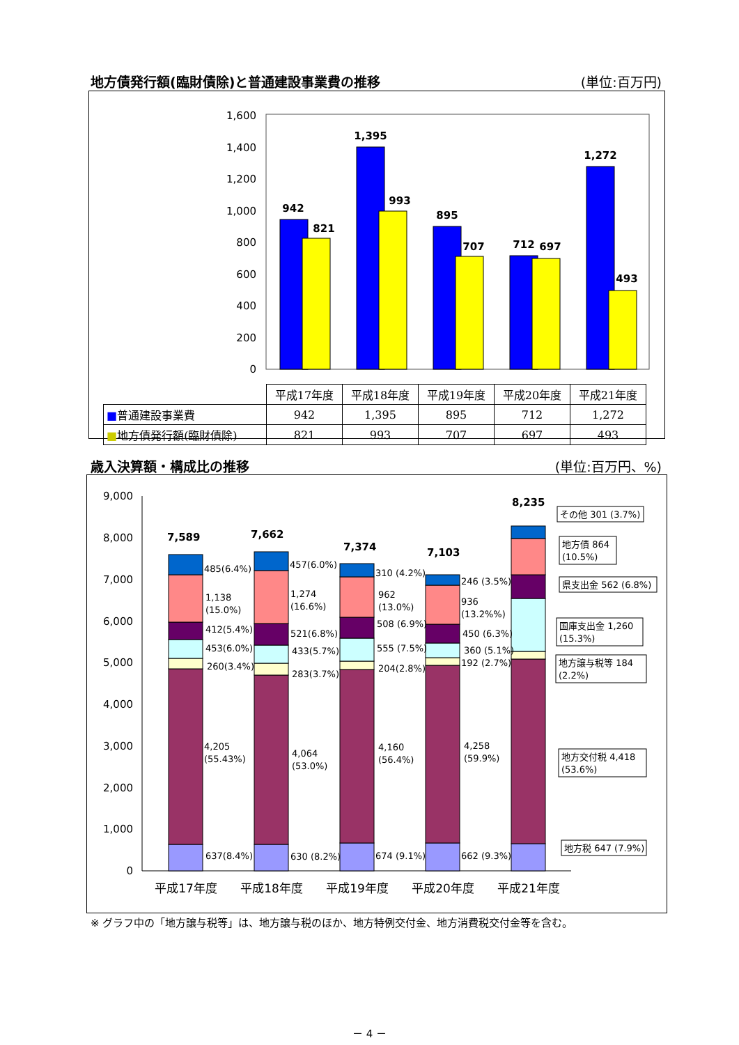地方債発行額(臨財債除)と普通建設事業費の推移 (単位:百万円)
1,600
1,400
1,200
1,000
800
600
400
200
0
942
821
1,395
993
895
707
712
697
1,272
493
| | 平成17年度 | 平成18年度 | 平成19年度 | 平成20年度 | 平成21年度 |
| --- | --- | --- | --- | --- | --- |
| ■ 普通建設事業費 | 942 | 1,395 | 895 | 712 | 1,272 |
| ■ 地方債発行額(臨財債除) | 821 | 993 | 707 | 697 | 493 |
歳入決算額・構成比の推移 (単位:百万円、%)
9,000
8,000
7,000
6,000
5,000
4,000
3,000
2,000
1,000
0
7,589
7,662
7,374
7,103
8,235
485(6.4%)
1,138
(15.0%)
412(5.4%)
453(6.0%)
260(3.4%)
4,205
(55.43%)
637(8.4%)
457(6.0%)
1,274
(16.6%)
521(6.8%)
433(5.7%)
283(3.7%)
4,064
(53.0%)
630 (8.2%)
310 (4.2%)
962
(13.0%)
508 (6.9%)
555 (7.5%)
204(2.8%)
4,160
(56.4%)
674 (9.1%)
246 (3.5%)
936
(13.2%%)
450 (6.3%)
360 (5.1%)
192 (2.7%)
4,258
(59.9%)
662 (9.3%)
その他 301 (3.7%)
地方債 864
(10.5%)
県支出金 562 (6.8%)
国庫支出金 1,260
(15.3%)
地方譲与税等 184
(2.2%)
地方交付税 4,418
(53.6%)
地方税 647 (7.9%)
平成17年度
平成18年度
平成19年度
平成20年度
平成21年度
※ グラフ中の「地方譲与税等」は、地方譲与税のほか、地方特例交付金、地方消費税交付金等を含む。
－ 4 －